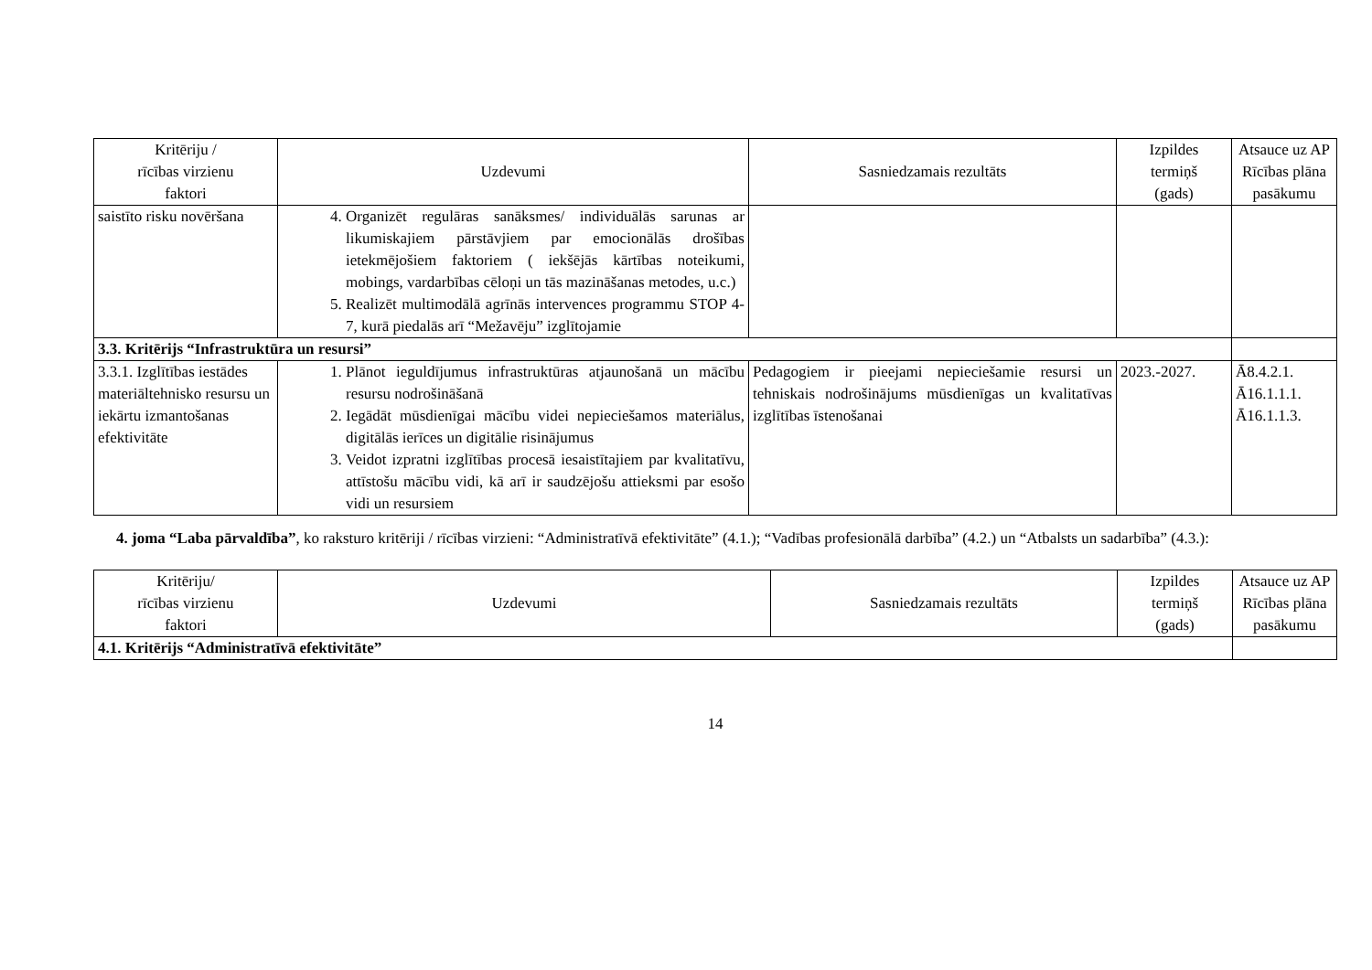| Kritēriju / rīcības virzienu faktori | Uzdevumi | Sasniedzamais rezultāts | Izpildes termiņš (gads) | Atsauce uz AP Rīcības plāna pasākumu |
| --- | --- | --- | --- | --- |
| saistīto risku novēršana | 4. Organizēt regulāras sanāksmes/ individuālās sarunas ar likumiskajiem pārstāvjiem par emocionālās drošības ietekmējošiem faktoriem ( iekšējās kārtības noteikumi, mobings, vardarbības cēloņi un tās mazināšanas metodes, u.c.) 5. Realizēt multimodālā agrīnās intervences programmu STOP 4-7, kurā piedalās arī “Mežavēju” izglītojamie | | | |
| 3.3. Kritērijs “Infrastruktūra un resursi” | | | | |
| 3.3.1. Izglītības iestādes materiāltehnisko resursu un iekārtu izmantošanas efektivitāte | 1. Plānot ieguldījumus infrastruktūras atjaunošanā un mācību resursu nodrošināšanā 2. Iegādāt mūsdienīgai mācību videi nepieciešamos materiālus, digitālās ierīces un digitālie risinājumus 3. Veidot izpratni izglītības procesā iesaistītajiem par kvalitatīvu, attīstošu mācību vidi, kā arī ir saudzējošu attieksmi par esošo vidi un resursiem | Pedagogiem ir pieejami nepieciešamie resursi un tehniskais nodrošinājums mūsdienīgas un kvalitatīvas izglītības īstenošanai | 2023.-2027. | Ā8.4.2.1. Ā16.1.1.1. Ā16.1.1.3. |
4. joma “Laba pārvaldība”, ko raksturo kritēriji / rīcības virzieni: “Administratīvā efektivitāte” (4.1.); “Vadības profesionālā darbība” (4.2.) un “Atbalsts un sadarbība” (4.3.):
| Kritēriju/ rīcības virzienu faktori | Uzdevumi | Sasniedzamais rezultāts | Izpildes termiņš (gads) | Atsauce uz AP Rīcības plāna pasākumu |
| --- | --- | --- | --- | --- |
| 4.1. Kritērijs “Administratīvā efektivitāte” | | | | |
14